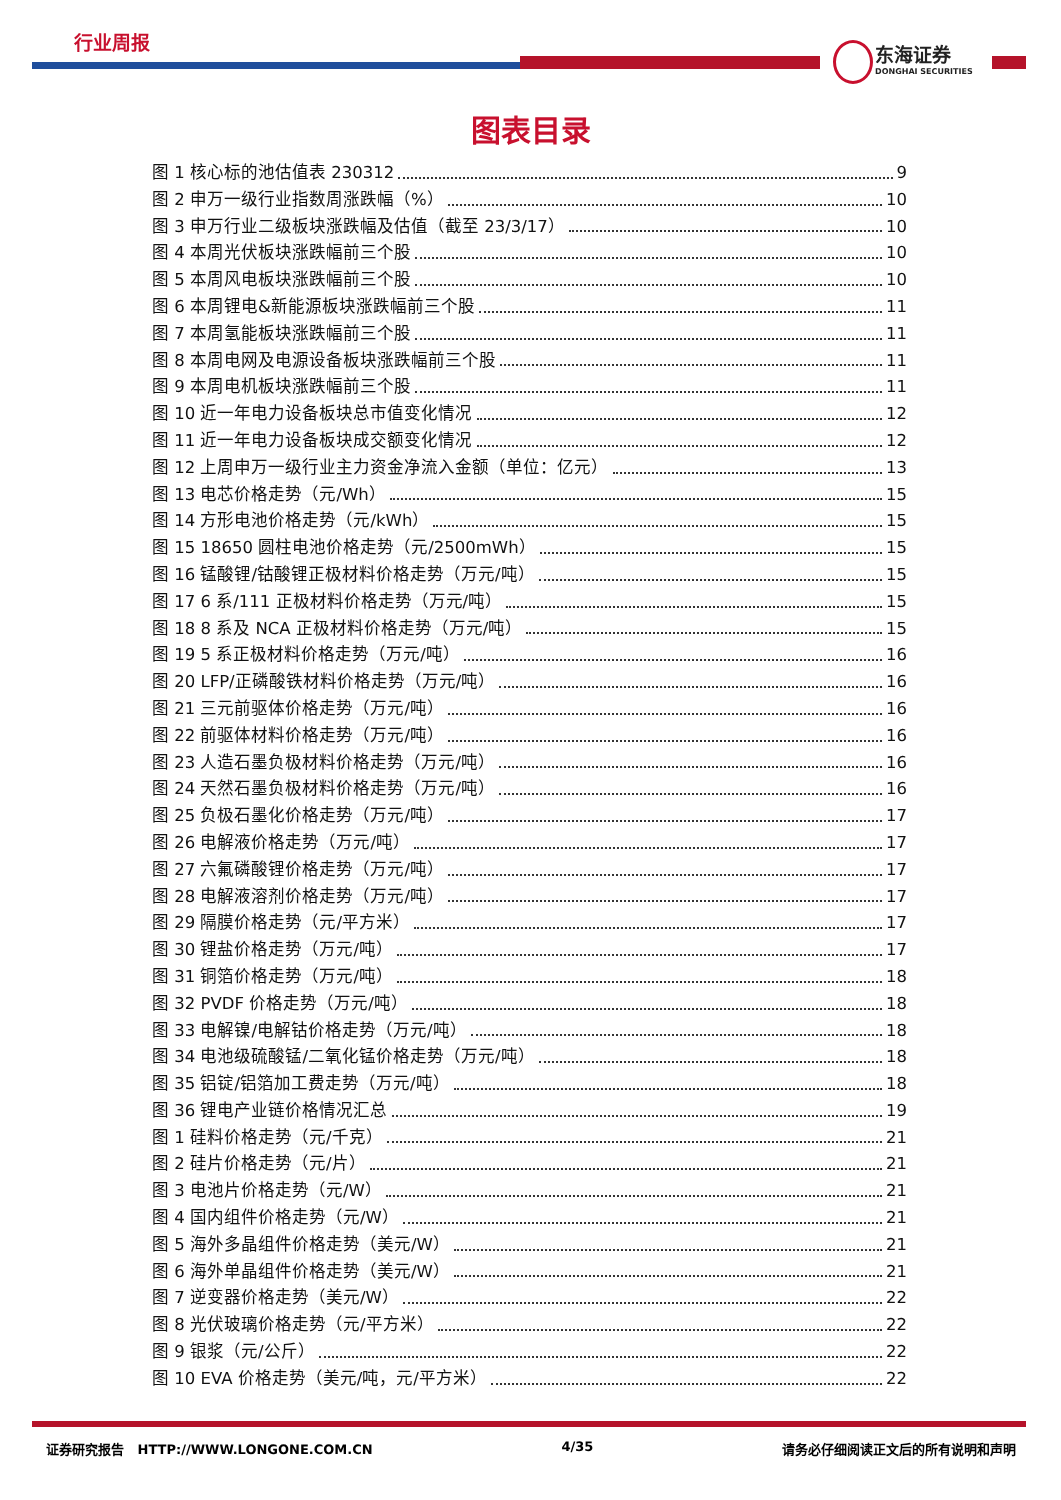行业周报
东海证券
DONGHAI SECURITIES
图表目录
图 1 核心标的池估值表 230312 9
图 2 申万一级行业指数周涨跌幅（%） 10
图 3 申万行业二级板块涨跌幅及估值（截至 23/3/17） 10
图 4 本周光伏板块涨跌幅前三个股 10
图 5 本周风电板块涨跌幅前三个股 10
图 6 本周锂电&新能源板块涨跌幅前三个股 11
图 7 本周氢能板块涨跌幅前三个股 11
图 8 本周电网及电源设备板块涨跌幅前三个股 11
图 9 本周电机板块涨跌幅前三个股 11
图 10 近一年电力设备板块总市值变化情况 12
图 11 近一年电力设备板块成交额变化情况 12
图 12 上周申万一级行业主力资金净流入金额（单位：亿元） 13
图 13 电芯价格走势（元/Wh） 15
图 14 方形电池价格走势（元/kWh） 15
图 15 18650 圆柱电池价格走势（元/2500mWh） 15
图 16 锰酸锂/钴酸锂正极材料价格走势（万元/吨） 15
图 17 6 系/111 正极材料价格走势（万元/吨） 15
图 18 8 系及 NCA 正极材料价格走势（万元/吨） 15
图 19 5 系正极材料价格走势（万元/吨） 16
图 20 LFP/正磷酸铁材料价格走势（万元/吨） 16
图 21 三元前驱体价格走势（万元/吨） 16
图 22 前驱体材料价格走势（万元/吨） 16
图 23 人造石墨负极材料价格走势（万元/吨） 16
图 24 天然石墨负极材料价格走势（万元/吨） 16
图 25 负极石墨化价格走势（万元/吨） 17
图 26 电解液价格走势（万元/吨） 17
图 27 六氟磷酸锂价格走势（万元/吨） 17
图 28 电解液溶剂价格走势（万元/吨） 17
图 29 隔膜价格走势（元/平方米） 17
图 30 锂盐价格走势（万元/吨） 17
图 31 铜箔价格走势（万元/吨） 18
图 32 PVDF 价格走势（万元/吨） 18
图 33 电解镍/电解钴价格走势（万元/吨） 18
图 34 电池级硫酸锰/二氧化锰价格走势（万元/吨） 18
图 35 铝锭/铝箔加工费走势（万元/吨） 18
图 36 锂电产业链价格情况汇总 19
图 1 硅料价格走势（元/千克） 21
图 2 硅片价格走势（元/片） 21
图 3 电池片价格走势（元/W） 21
图 4 国内组件价格走势（元/W） 21
图 5 海外多晶组件价格走势（美元/W） 21
图 6 海外单晶组件价格走势（美元/W） 21
图 7 逆变器价格走势（美元/W） 22
图 8 光伏玻璃价格走势（元/平方米） 22
图 9 银浆（元/公斤） 22
图 10 EVA 价格走势（美元/吨，元/平方米） 22
证券研究报告 HTTP://WWW.LONGONE.COM.CN 4/35 请务必仔细阅读正文后的所有说明和声明